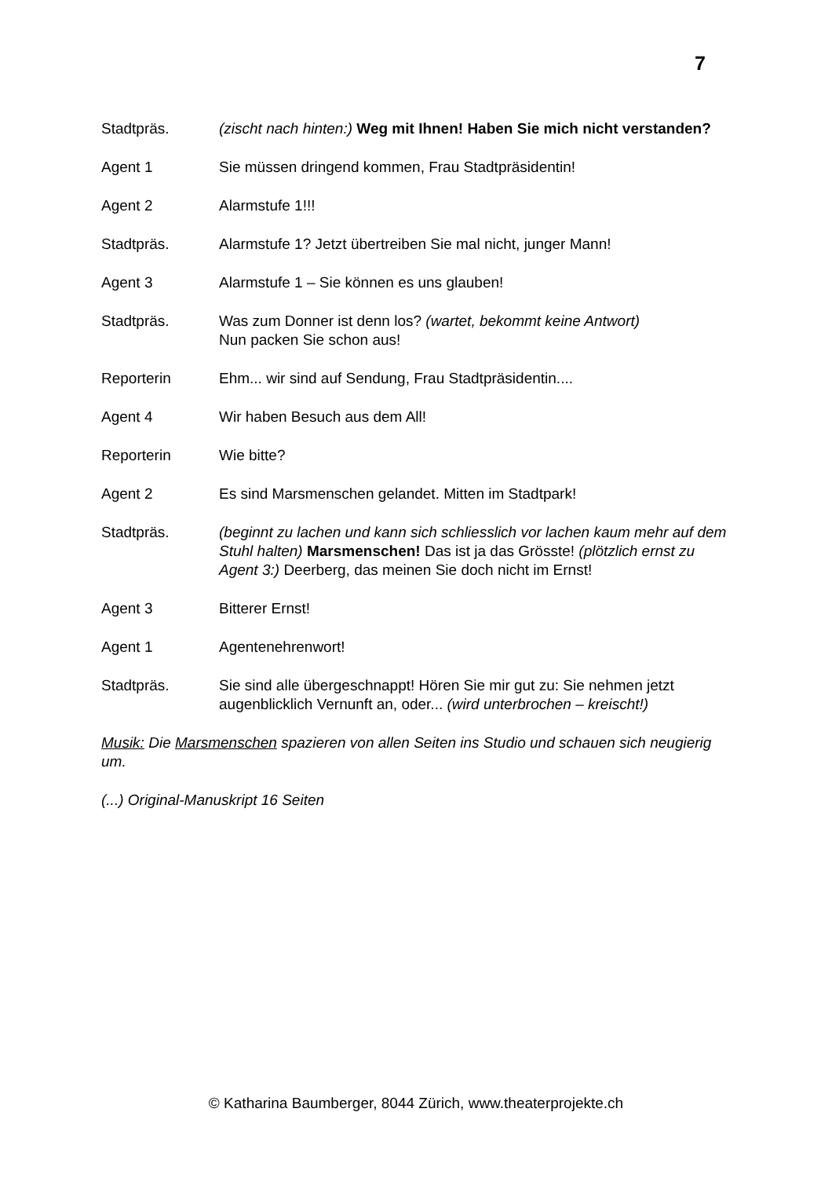7
Stadtpräs. (zischt nach hinten:) Weg mit Ihnen! Haben Sie mich nicht verstanden?
Agent 1 Sie müssen dringend kommen, Frau Stadtpräsidentin!
Agent 2 Alarmstufe 1!!!
Stadtpräs. Alarmstufe 1? Jetzt übertreiben Sie mal nicht, junger Mann!
Agent 3 Alarmstufe 1 – Sie können es uns glauben!
Stadtpräs. Was zum Donner ist denn los? (wartet, bekommt keine Antwort)
Nun packen Sie schon aus!
Reporterin Ehm... wir sind auf Sendung, Frau Stadtpräsidentin....
Agent 4 Wir haben Besuch aus dem All!
Reporterin Wie bitte?
Agent 2 Es sind Marsmenschen gelandet. Mitten im Stadtpark!
Stadtpräs. (beginnt zu lachen und kann sich schliesslich vor lachen kaum mehr auf dem Stuhl halten) Marsmenschen! Das ist ja das Grösste! (plötzlich ernst zu Agent 3:) Deerberg, das meinen Sie doch nicht im Ernst!
Agent 3 Bitterer Ernst!
Agent 1 Agentenehrenwort!
Stadtpräs. Sie sind alle übergeschnappt! Hören Sie mir gut zu: Sie nehmen jetzt augenblicklich Vernunft an, oder... (wird unterbrochen – kreischt!)
Musik: Die Marsmenschen spazieren von allen Seiten ins Studio und schauen sich neugierig um.
(...) Original-Manuskript 16 Seiten
© Katharina Baumberger, 8044 Zürich, www.theaterprojekte.ch